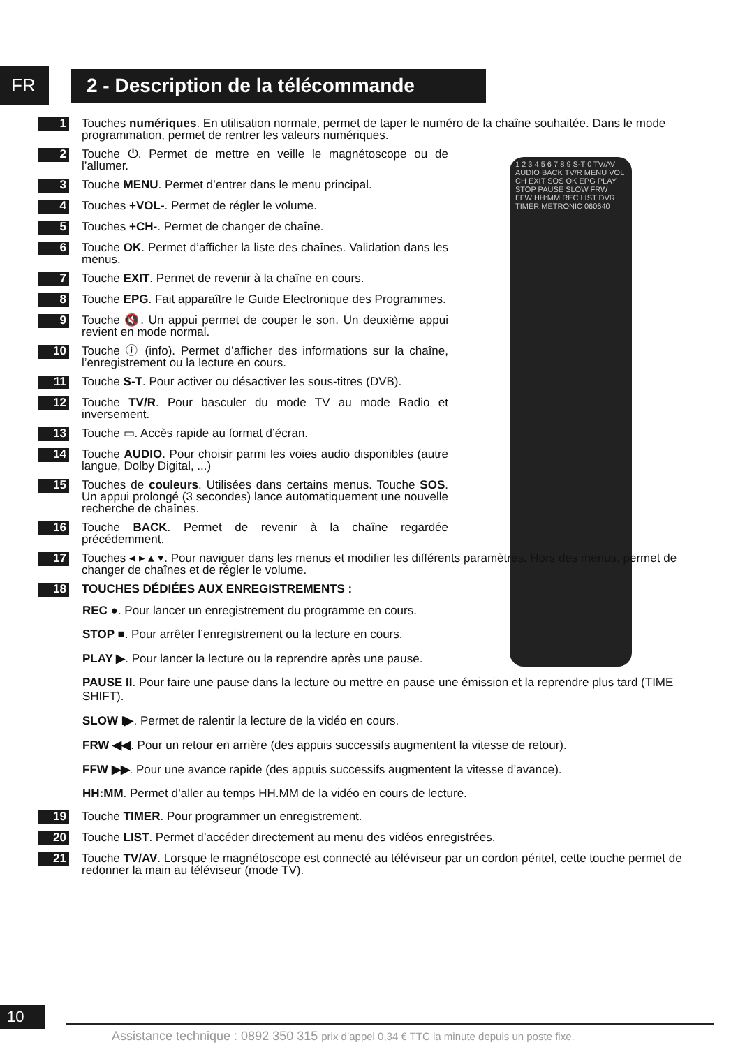FR
2 - Description de la télécommande
1 2 3 4 5 6 7 8 9 S-T 0 TV/AV AUDIO BACK TV/R MENU VOL CH EXIT SOS OK EPG PLAY STOP PAUSE SLOW FRW FFW HH:MM REC LIST DVR TIMER METRONIC 060640
1
Touches numériques. En utilisation normale, permet de taper le numéro de la chaîne souhaitée. Dans le mode programmation, permet de rentrer les valeurs numériques.
2
Touche ⏻. Permet de mettre en veille le magnétoscope ou de l’allumer.
3
Touche MENU. Permet d’entrer dans le menu principal.
4
Touches +VOL-. Permet de régler le volume.
5
Touches +CH-. Permet de changer de chaîne.
6
Touche OK. Permet d’afficher la liste des chaînes. Validation dans les menus.
7
Touche EXIT. Permet de revenir à la chaîne en cours.
8
Touche EPG. Fait apparaître le Guide Electronique des Programmes.
9
Touche 🔇. Un appui permet de couper le son. Un deuxième appui revient en mode normal.
10
Touche ⓘ (info). Permet d’afficher des informations sur la chaîne, l’enregistrement ou la lecture en cours.
11
Touche S-T. Pour activer ou désactiver les sous-titres (DVB).
12
Touche TV/R. Pour basculer du mode TV au mode Radio et inversement.
13
Touche ▭. Accès rapide au format d’écran.
14
Touche AUDIO. Pour choisir parmi les voies audio disponibles (autre langue, Dolby Digital, ...)
15
Touches de couleurs. Utilisées dans certains menus. Touche SOS. Un appui prolongé (3 secondes) lance automatiquement une nouvelle recherche de chaînes.
16
Touche BACK. Permet de revenir à la chaîne regardée précédemment.
17
Touches ◂ ▸ ▴ ▾. Pour naviguer dans les menus et modifier les différents paramètres. Hors des menus, permet de changer de chaînes et de régler le volume.
18
TOUCHES DÉDIÉES AUX ENREGISTREMENTS :
REC ●. Pour lancer un enregistrement du programme en cours.
STOP ■. Pour arrêter l’enregistrement ou la lecture en cours.
PLAY ▶. Pour lancer la lecture ou la reprendre après une pause.
PAUSE II. Pour faire une pause dans la lecture ou mettre en pause une émission et la reprendre plus tard (TIME SHIFT).
SLOW I▶. Permet de ralentir la lecture de la vidéo en cours.
FRW ◀◀. Pour un retour en arrière (des appuis successifs augmentent la vitesse de retour).
FFW ▶▶. Pour une avance rapide (des appuis successifs augmentent la vitesse d’avance).
HH:MM. Permet d’aller au temps HH.MM de la vidéo en cours de lecture.
19
Touche TIMER. Pour programmer un enregistrement.
20
Touche LIST. Permet d’accéder directement au menu des vidéos enregistrées.
21
Touche TV/AV. Lorsque le magnétoscope est connecté au téléviseur par un cordon péritel, cette touche permet de redonner la main au téléviseur (mode TV).
10
Assistance technique : 0892 350 315 prix d’appel 0,34 € TTC la minute depuis un poste fixe.